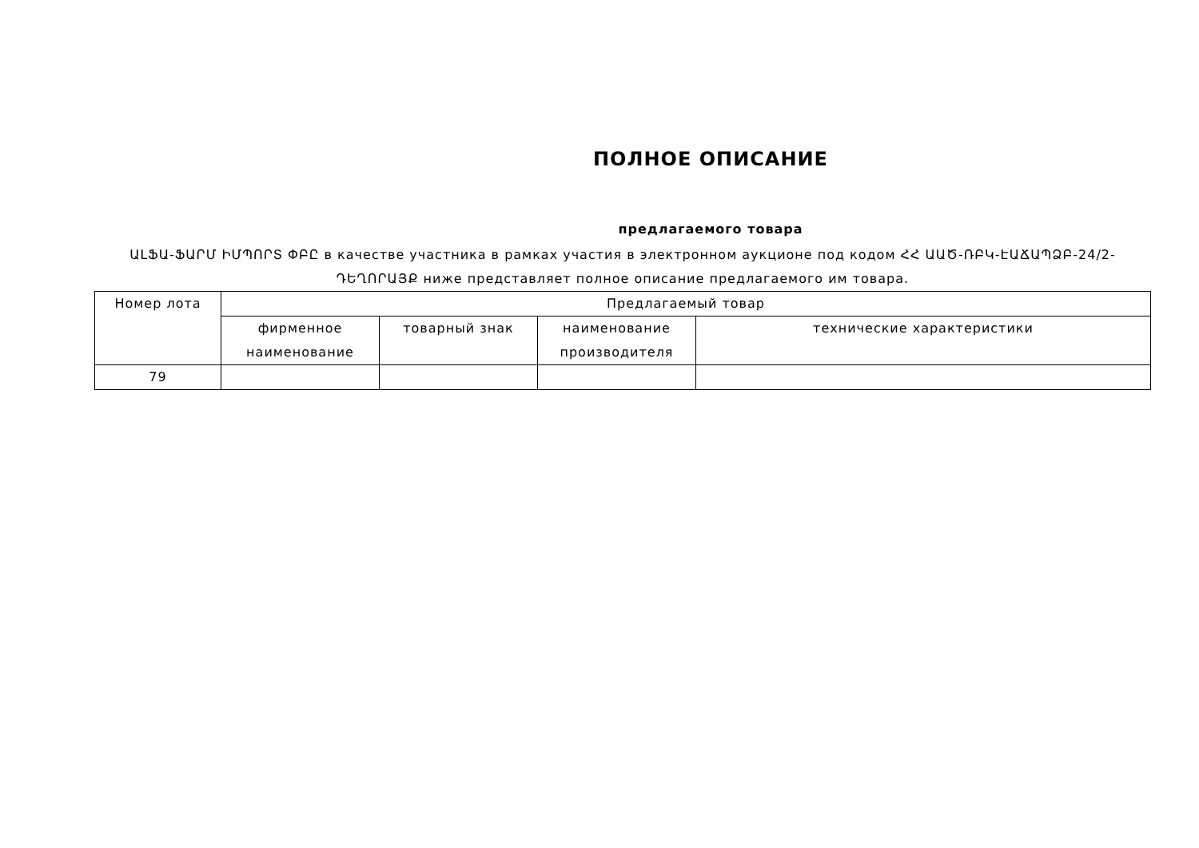ПОЛНОЕ ОПИСАНИЕ
предлагаемого товара
ԱԼՖԱ-ՖԱՐՄ ԻՄՊՈՐՏ ՓԲԸ в качестве участника в рамках участия в электронном аукционе под кодом ՀՀ ԱԱԾ-ՌԲԿ-ԷԱՃԱՊՁԲ-24/2-ԴԵՂՈՐԱՅՔ ниже представляет полное описание предлагаемого им товара.
| Номер лота | Предлагаемый товар | | | |
| --- | --- | --- | --- | --- |
| | фирменное наименование | товарный знак | наименование производителя | технические характеристики |
| 79 | | | | |